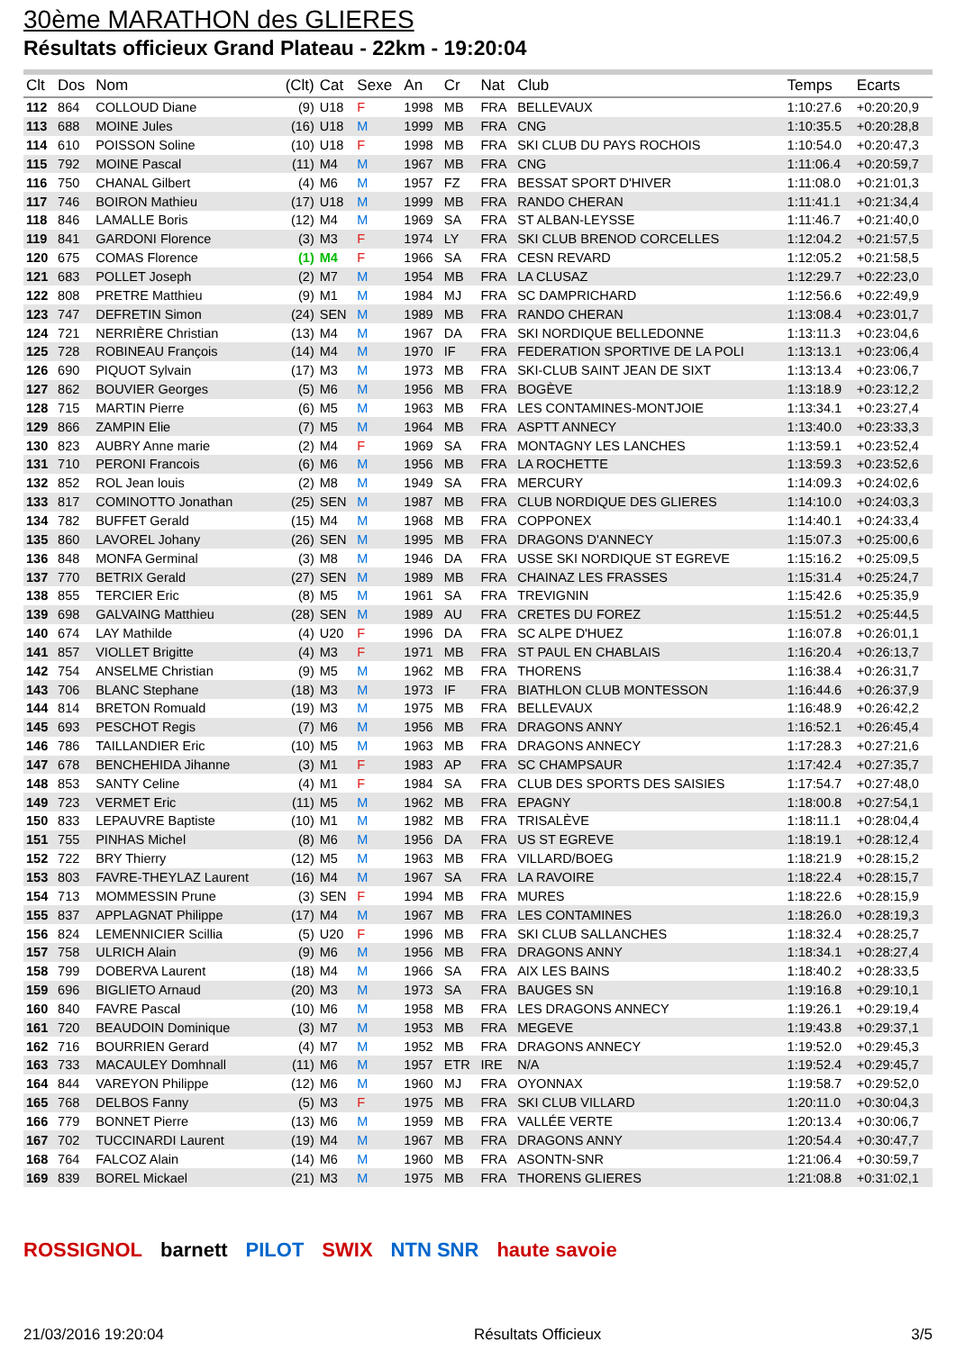30ème MARATHON des GLIERES
Résultats officieux Grand Plateau - 22km - 19:20:04
| Clt | Dos | Nom | (Clt) | Cat | Sexe | An | Cr | Nat | Club | Temps | Ecarts |
| --- | --- | --- | --- | --- | --- | --- | --- | --- | --- | --- | --- |
| 112 | 864 | COLLOUD Diane | (9) | U18 | F | 1998 | MB | FRA | BELLEVAUX | 1:10:27.6 | +0:20:20,9 |
| 113 | 688 | MOINE Jules | (16) | U18 | M | 1999 | MB | FRA | CNG | 1:10:35.5 | +0:20:28,8 |
| 114 | 610 | POISSON Soline | (10) | U18 | F | 1998 | MB | FRA | SKI CLUB DU PAYS ROCHOIS | 1:10:54.0 | +0:20:47,3 |
| 115 | 792 | MOINE Pascal | (11) | M4 | M | 1967 | MB | FRA | CNG | 1:11:06.4 | +0:20:59,7 |
| 116 | 750 | CHANAL Gilbert | (4) | M6 | M | 1957 | FZ | FRA | BESSAT SPORT D'HIVER | 1:11:08.0 | +0:21:01,3 |
| 117 | 746 | BOIRON Mathieu | (17) | U18 | M | 1999 | MB | FRA | RANDO CHERAN | 1:11:41.1 | +0:21:34,4 |
| 118 | 846 | LAMALLE Boris | (12) | M4 | M | 1969 | SA | FRA | ST ALBAN-LEYSSE | 1:11:46.7 | +0:21:40,0 |
| 119 | 841 | GARDONI Florence | (3) | M3 | F | 1974 | LY | FRA | SKI CLUB BRENOD CORCELLES | 1:12:04.2 | +0:21:57,5 |
| 120 | 675 | COMAS Florence | (1) | M4 | F | 1966 | SA | FRA | CESN REVARD | 1:12:05.2 | +0:21:58,5 |
| 121 | 683 | POLLET Joseph | (2) | M7 | M | 1954 | MB | FRA | LA CLUSAZ | 1:12:29.7 | +0:22:23,0 |
| 122 | 808 | PRETRE Matthieu | (9) | M1 | M | 1984 | MJ | FRA | SC DAMPRICHARD | 1:12:56.6 | +0:22:49,9 |
| 123 | 747 | DEFRETIN Simon | (24) | SEN | M | 1989 | MB | FRA | RANDO CHERAN | 1:13:08.4 | +0:23:01,7 |
| 124 | 721 | NERRIÈRE Christian | (13) | M4 | M | 1967 | DA | FRA | SKI NORDIQUE BELLEDONNE | 1:13:11.3 | +0:23:04,6 |
| 125 | 728 | ROBINEAU François | (14) | M4 | M | 1970 | IF | FRA | FEDERATION SPORTIVE DE LA POLI | 1:13:13.1 | +0:23:06,4 |
| 126 | 690 | PIQUOT Sylvain | (17) | M3 | M | 1973 | MB | FRA | SKI-CLUB SAINT JEAN DE SIXT | 1:13:13.4 | +0:23:06,7 |
| 127 | 862 | BOUVIER Georges | (5) | M6 | M | 1956 | MB | FRA | BOGÈVE | 1:13:18.9 | +0:23:12,2 |
| 128 | 715 | MARTIN Pierre | (6) | M5 | M | 1963 | MB | FRA | LES CONTAMINES-MONTJOIE | 1:13:34.1 | +0:23:27,4 |
| 129 | 866 | ZAMPIN Elie | (7) | M5 | M | 1964 | MB | FRA | ASPTT ANNECY | 1:13:40.0 | +0:23:33,3 |
| 130 | 823 | AUBRY Anne marie | (2) | M4 | F | 1969 | SA | FRA | MONTAGNY LES LANCHES | 1:13:59.1 | +0:23:52,4 |
| 131 | 710 | PERONI Francois | (6) | M6 | M | 1956 | MB | FRA | LA ROCHETTE | 1:13:59.3 | +0:23:52,6 |
| 132 | 852 | ROL Jean louis | (2) | M8 | M | 1949 | SA | FRA | MERCURY | 1:14:09.3 | +0:24:02,6 |
| 133 | 817 | COMINOTTO Jonathan | (25) | SEN | M | 1987 | MB | FRA | CLUB NORDIQUE DES GLIERES | 1:14:10.0 | +0:24:03,3 |
| 134 | 782 | BUFFET Gerald | (15) | M4 | M | 1968 | MB | FRA | COPPONEX | 1:14:40.1 | +0:24:33,4 |
| 135 | 860 | LAVOREL Johany | (26) | SEN | M | 1995 | MB | FRA | DRAGONS D'ANNECY | 1:15:07.3 | +0:25:00,6 |
| 136 | 848 | MONFA Germinal | (3) | M8 | M | 1946 | DA | FRA | USSE SKI NORDIQUE ST EGREVE | 1:15:16.2 | +0:25:09,5 |
| 137 | 770 | BETRIX Gerald | (27) | SEN | M | 1989 | MB | FRA | CHAINAZ LES FRASSES | 1:15:31.4 | +0:25:24,7 |
| 138 | 855 | TERCIER Eric | (8) | M5 | M | 1961 | SA | FRA | TREVIGNIN | 1:15:42.6 | +0:25:35,9 |
| 139 | 698 | GALVAING Matthieu | (28) | SEN | M | 1989 | AU | FRA | CRETES DU FOREZ | 1:15:51.2 | +0:25:44,5 |
| 140 | 674 | LAY Mathilde | (4) | U20 | F | 1996 | DA | FRA | SC ALPE D'HUEZ | 1:16:07.8 | +0:26:01,1 |
| 141 | 857 | VIOLLET Brigitte | (4) | M3 | F | 1971 | MB | FRA | ST PAUL EN CHABLAIS | 1:16:20.4 | +0:26:13,7 |
| 142 | 754 | ANSELME Christian | (9) | M5 | M | 1962 | MB | FRA | THORENS | 1:16:38.4 | +0:26:31,7 |
| 143 | 706 | BLANC Stephane | (18) | M3 | M | 1973 | IF | FRA | BIATHLON CLUB MONTESSON | 1:16:44.6 | +0:26:37,9 |
| 144 | 814 | BRETON Romuald | (19) | M3 | M | 1975 | MB | FRA | BELLEVAUX | 1:16:48.9 | +0:26:42,2 |
| 145 | 693 | PESCHOT Regis | (7) | M6 | M | 1956 | MB | FRA | DRAGONS ANNY | 1:16:52.1 | +0:26:45,4 |
| 146 | 786 | TAILLANDIER Eric | (10) | M5 | M | 1963 | MB | FRA | DRAGONS ANNECY | 1:17:28.3 | +0:27:21,6 |
| 147 | 678 | BENCHEHIDA Jihanne | (3) | M1 | F | 1983 | AP | FRA | SC CHAMPSAUR | 1:17:42.4 | +0:27:35,7 |
| 148 | 853 | SANTY Celine | (4) | M1 | F | 1984 | SA | FRA | CLUB DES SPORTS DES SAISIES | 1:17:54.7 | +0:27:48,0 |
| 149 | 723 | VERMET Eric | (11) | M5 | M | 1962 | MB | FRA | EPAGNY | 1:18:00.8 | +0:27:54,1 |
| 150 | 833 | LEPAUVRE Baptiste | (10) | M1 | M | 1982 | MB | FRA | TRISALÈVE | 1:18:11.1 | +0:28:04,4 |
| 151 | 755 | PINHAS Michel | (8) | M6 | M | 1956 | DA | FRA | US ST EGREVE | 1:18:19.1 | +0:28:12,4 |
| 152 | 722 | BRY Thierry | (12) | M5 | M | 1963 | MB | FRA | VILLARD/BOEG | 1:18:21.9 | +0:28:15,2 |
| 153 | 803 | FAVRE-THEYLAZ Laurent | (16) | M4 | M | 1967 | SA | FRA | LA RAVOIRE | 1:18:22.4 | +0:28:15,7 |
| 154 | 713 | MOMMESSIN Prune | (3) | SEN | F | 1994 | MB | FRA | MURES | 1:18:22.6 | +0:28:15,9 |
| 155 | 837 | APPLAGNAT Philippe | (17) | M4 | M | 1967 | MB | FRA | LES CONTAMINES | 1:18:26.0 | +0:28:19,3 |
| 156 | 824 | LEMENNICIER Scillia | (5) | U20 | F | 1996 | MB | FRA | SKI CLUB SALLANCHES | 1:18:32.4 | +0:28:25,7 |
| 157 | 758 | ULRICH Alain | (9) | M6 | M | 1956 | MB | FRA | DRAGONS ANNY | 1:18:34.1 | +0:28:27,4 |
| 158 | 799 | DOBERVA Laurent | (18) | M4 | M | 1966 | SA | FRA | AIX LES BAINS | 1:18:40.2 | +0:28:33,5 |
| 159 | 696 | BIGLIETO Arnaud | (20) | M3 | M | 1973 | SA | FRA | BAUGES SN | 1:19:16.8 | +0:29:10,1 |
| 160 | 840 | FAVRE Pascal | (10) | M6 | M | 1958 | MB | FRA | LES DRAGONS ANNECY | 1:19:26.1 | +0:29:19,4 |
| 161 | 720 | BEAUDOIN Dominique | (3) | M7 | M | 1953 | MB | FRA | MEGEVE | 1:19:43.8 | +0:29:37,1 |
| 162 | 716 | BOURRIEN Gerard | (4) | M7 | M | 1952 | MB | FRA | DRAGONS ANNECY | 1:19:52.0 | +0:29:45,3 |
| 163 | 733 | MACAULEY Domhnall | (11) | M6 | M | 1957 | ETR | IRE | N/A | 1:19:52.4 | +0:29:45,7 |
| 164 | 844 | VAREYON Philippe | (12) | M6 | M | 1960 | MJ | FRA | OYONNAX | 1:19:58.7 | +0:29:52,0 |
| 165 | 768 | DELBOS Fanny | (5) | M3 | F | 1975 | MB | FRA | SKI CLUB VILLARD | 1:20:11.0 | +0:30:04,3 |
| 166 | 779 | BONNET Pierre | (13) | M6 | M | 1959 | MB | FRA | VALLÉE VERTE | 1:20:13.4 | +0:30:06,7 |
| 167 | 702 | TUCCINARDI Laurent | (19) | M4 | M | 1967 | MB | FRA | DRAGONS ANNY | 1:20:54.4 | +0:30:47,7 |
| 168 | 764 | FALCOZ Alain | (14) | M6 | M | 1960 | MB | FRA | ASONTN-SNR | 1:21:06.4 | +0:30:59,7 |
| 169 | 839 | BOREL Mickael | (21) | M3 | M | 1975 | MB | FRA | THORENS GLIERES | 1:21:08.8 | +0:31:02,1 |
ROSSIGNOL barnett PILOT SWIX NTN SNR haute savoie
21/03/2016 19:20:04 Résultats Officieux 3/5